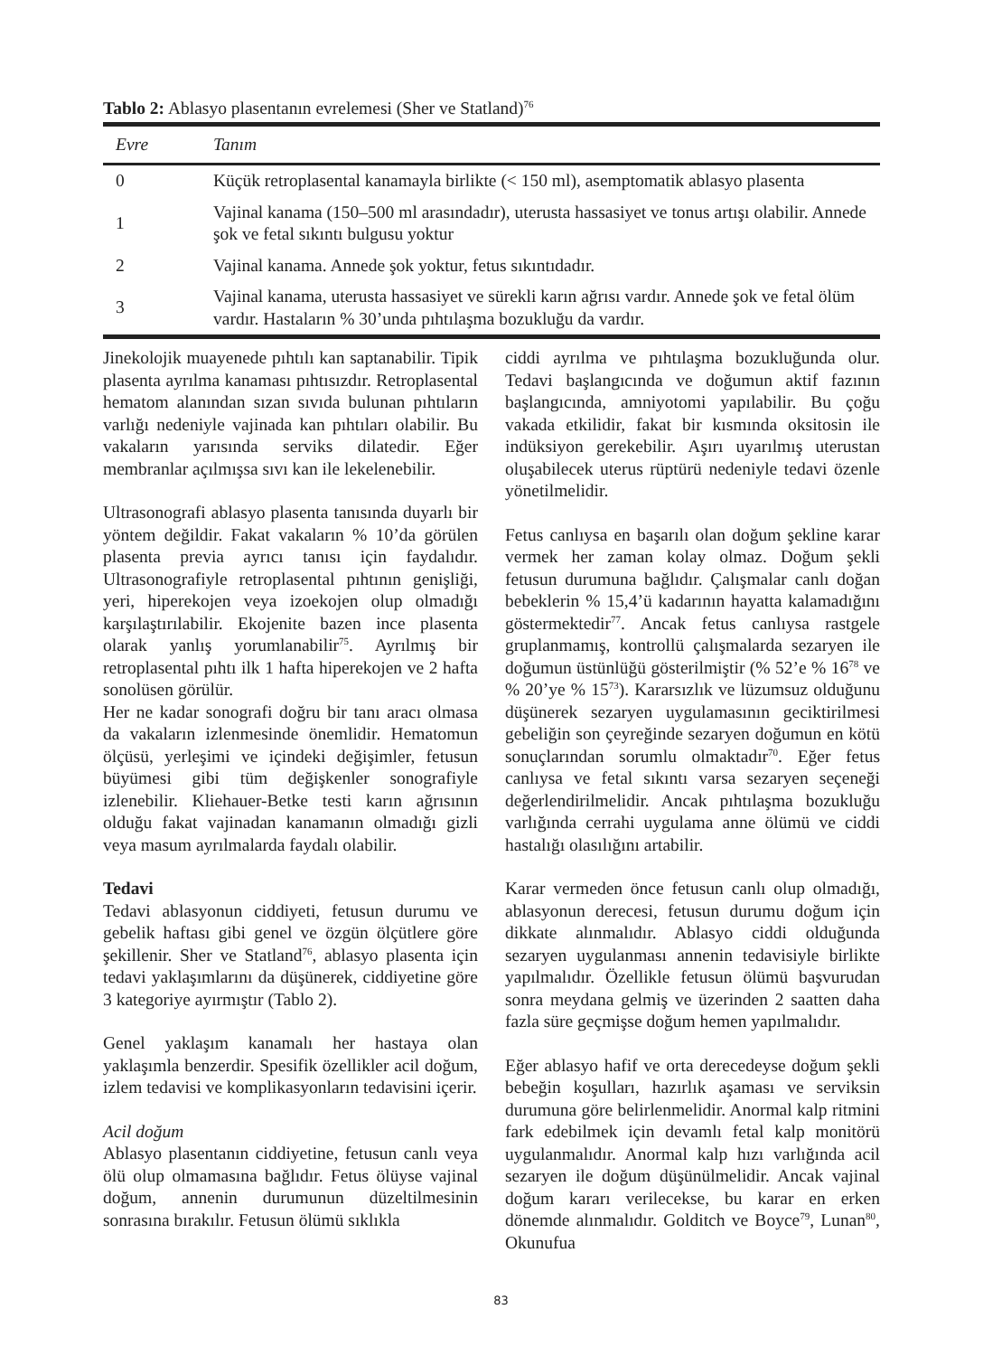Tablo 2: Ablasyo plasentanın evrelemesi (Sher ve Statland)<sup>76</sup>
| Evre | Tanım |
| --- | --- |
| 0 | Küçük retroplasental kanamayla birlikte (< 150 ml), asemptomatik ablasyo plasenta |
| 1 | Vajinal kanama (150–500 ml arasındadır), uterusta hassasiyet ve tonus artışı olabilir. Annede şok ve fetal sıkıntı bulgusu yoktur |
| 2 | Vajinal kanama. Annede şok yoktur, fetus sıkıntıdadır. |
| 3 | Vajinal kanama, uterusta hassasiyet ve sürekli karın ağrısı vardır. Annede şok ve fetal ölüm vardır. Hastaların % 30’unda pıhtılaşma bozukluğu da vardır. |
Jinekolojik muayenede pıhtılı kan saptanabilir. Tipik plasenta ayrılma kanaması pıhtısızdır. Retroplasental hematom alanından sızan sıvıda bulunan pıhtıların varlığı nedeniyle vajinada kan pıhtıları olabilir. Bu vakaların yarısında serviks dilatedir. Eğer membranlar açılmışsa sıvı kan ile lekelenebilir.
Ultrasonografi ablasyo plasenta tanısında duyarlı bir yöntem değildir. Fakat vakaların % 10’da görülen plasenta previa ayrıcı tanısı için faydalıdır. Ultrasonografiyle retroplasental pıhtının genişliği, yeri, hiperekojen veya izoekojen olup olmadığı karşılaştırılabilir. Ekojenite bazen ince plasenta olarak yanlış yorumlanabilir<sup>75</sup>. Ayrılmış bir retroplasental pıhtı ilk 1 hafta hiperekojen ve 2 hafta sonolüsen görülür.
Her ne kadar sonografi doğru bir tanı aracı olmasa da vakaların izlenmesinde önemlidir. Hematomun ölçüsü, yerleşimi ve içindeki değişimler, fetusun büyümesi gibi tüm değişkenler sonografiyle izlenebilir. Kliehauer-Betke testi karın ağrısının olduğu fakat vajinadan kanamanın olmadığı gizli veya masum ayrılmalarda faydalı olabilir.
Tedavi
Tedavi ablasyonun ciddiyeti, fetusun durumu ve gebelik haftası gibi genel ve özgün ölçütlere göre şekillenir. Sher ve Statland<sup>76</sup>, ablasyo plasenta için tedavi yaklaşımlarını da düşünerek, ciddiyetine göre 3 kategoriye ayırmıştır (Tablo 2).
Genel yaklaşım kanamalı her hastaya olan yaklaşımla benzerdir. Spesifik özellikler acil doğum, izlem tedavisi ve komplikasyonların tedavisini içerir.
Acil doğum
Ablasyo plasentanın ciddiyetine, fetusun canlı veya ölü olup olmamasına bağlıdır. Fetus ölüyse vajinal doğum, annenin durumunun düzeltilmesinin sonrasına bırakılır. Fetusun ölümü sıklıkla
ciddi ayrılma ve pıhtılaşma bozukluğunda olur. Tedavi başlangıcında ve doğumun aktif fazının başlangıcında, amniyotomi yapılabilir. Bu çoğu vakada etkilidir, fakat bir kısmında oksitosin ile indüksiyon gerekebilir. Aşırı uyarılmış uterustan oluşabilecek uterus rüptürü nedeniyle tedavi özenle yönetilmelidir.
Fetus canlıysa en başarılı olan doğum şekline karar vermek her zaman kolay olmaz. Doğum şekli fetusun durumuna bağlıdır. Çalışmalar canlı doğan bebeklerin % 15,4’ü kadarının hayatta kalamadığını göstermektedir<sup>77</sup>. Ancak fetus canlıysa rastgele gruplanmamış, kontrollü çalışmalarda sezaryen ile doğumun üstünlüğü gösterilmiştir (% 52’e % 16<sup>78</sup> ve % 20’ye % 15<sup>73</sup>). Kararsızlık ve lüzumsuz olduğunu düşünerek sezaryen uygulamasının geciktirilmesi gebeliğin son çeyreğinde sezaryen doğumun en kötü sonuçlarından sorumlu olmaktadır<sup>70</sup>. Eğer fetus canlıysa ve fetal sıkıntı varsa sezaryen seçeneği değerlendirilmelidir. Ancak pıhtılaşma bozukluğu varlığında cerrahi uygulama anne ölümü ve ciddi hastalığı olasılığını artabilir.
Karar vermeden önce fetusun canlı olup olmadığı, ablasyonun derecesi, fetusun durumu doğum için dikkate alınmalıdır. Ablasyo ciddi olduğunda sezaryen uygulanması annenin tedavisiyle birlikte yapılmalıdır. Özellikle fetusun ölümü başvurudan sonra meydana gelmiş ve üzerinden 2 saatten daha fazla süre geçmişse doğum hemen yapılmalıdır.
Eğer ablasyo hafif ve orta derecedeyse doğum şekli bebeğin koşulları, hazırlık aşaması ve serviksin durumuna göre belirlenmelidir. Anormal kalp ritmini fark edebilmek için devamlı fetal kalp monitörü uygulanmalıdır. Anormal kalp hızı varlığında acil sezaryen ile doğum düşünülmelidir. Ancak vajinal doğum kararı verilecekse, bu karar en erken dönemde alınmalıdır. Golditch ve Boyce<sup>79</sup>, Lunan<sup>80</sup>, Okunufua
83